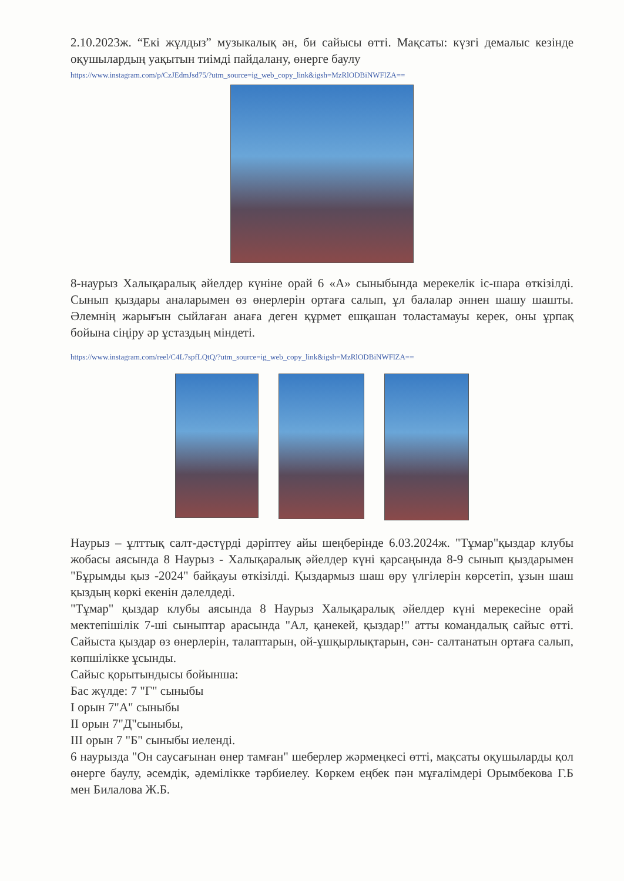2.10.2023ж. “Екі жұлдыз” музыкалық ән, би сайысы өтті. Мақсаты: күзгі демалыс кезінде оқушылардың уақытын тиімді пайдалану, өнерге баулу
https://www.instagram.com/p/CzJEdmJsd75/?utm_source=ig_web_copy_link&igsh=MzRlODBiNWFlZA==
8-наурыз Халықаралық әйелдер күніне орай 6 «А» сыныбында мерекелік іс-шара өткізілді. Сынып қыздары аналарымен өз өнерлерін ортаға салып, ұл балалар әннен шашу шашты. Әлемнің жарығын сыйлаған анаға деген құрмет ешқашан толастамауы керек, оны ұрпақ бойына сіңіру әр ұстаздың міндеті.
https://www.instagram.com/reel/C4L7spfLQtQ/?utm_source=ig_web_copy_link&igsh=MzRlODBiNWFlZA==
Наурыз – ұлттық салт-дәстүрді дәріптеу айы шеңберінде 6.03.2024ж. "Тұмар"қыздар клубы жобасы аясында 8 Наурыз - Халықаралық әйелдер күні қарсаңында 8-9 сынып қыздарымен "Бұрымды қыз -2024" байқауы өткізілді. Қыздармыз шаш өру үлгілерін көрсетіп, ұзын шаш қыздың көркі екенін дәлелдеді.
"Тұмар" қыздар клубы аясында 8 Наурыз Халықаралық әйелдер күні мерекесіне орай мектепішілік 7-ші сыныптар арасында "Ал, қанекей, қыздар!" атты командалық сайыс өтті. Сайыста қыздар өз өнерлерін, талаптарын, ой-ұшқырлықтарын, сән- салтанатын ортаға салып, көпшілікке ұсынды.
Сайыс қорытындысы бойынша:
Бас жүлде: 7 "Г" сыныбы
І орын 7"А" сыныбы
ІІ орын 7"Д"сыныбы,
ІІІ орын 7 "Б" сыныбы иеленді.
6 наурызда "Он саусағынан өнер тамған" шеберлер жәрмеңкесі өтті, мақсаты оқушыларды қол өнерге баулу, әсемдік, әдемілікке тәрбиелеу. Көркем еңбек пән мұғалімдері Орымбекова Г.Б мен Билалова Ж.Б.